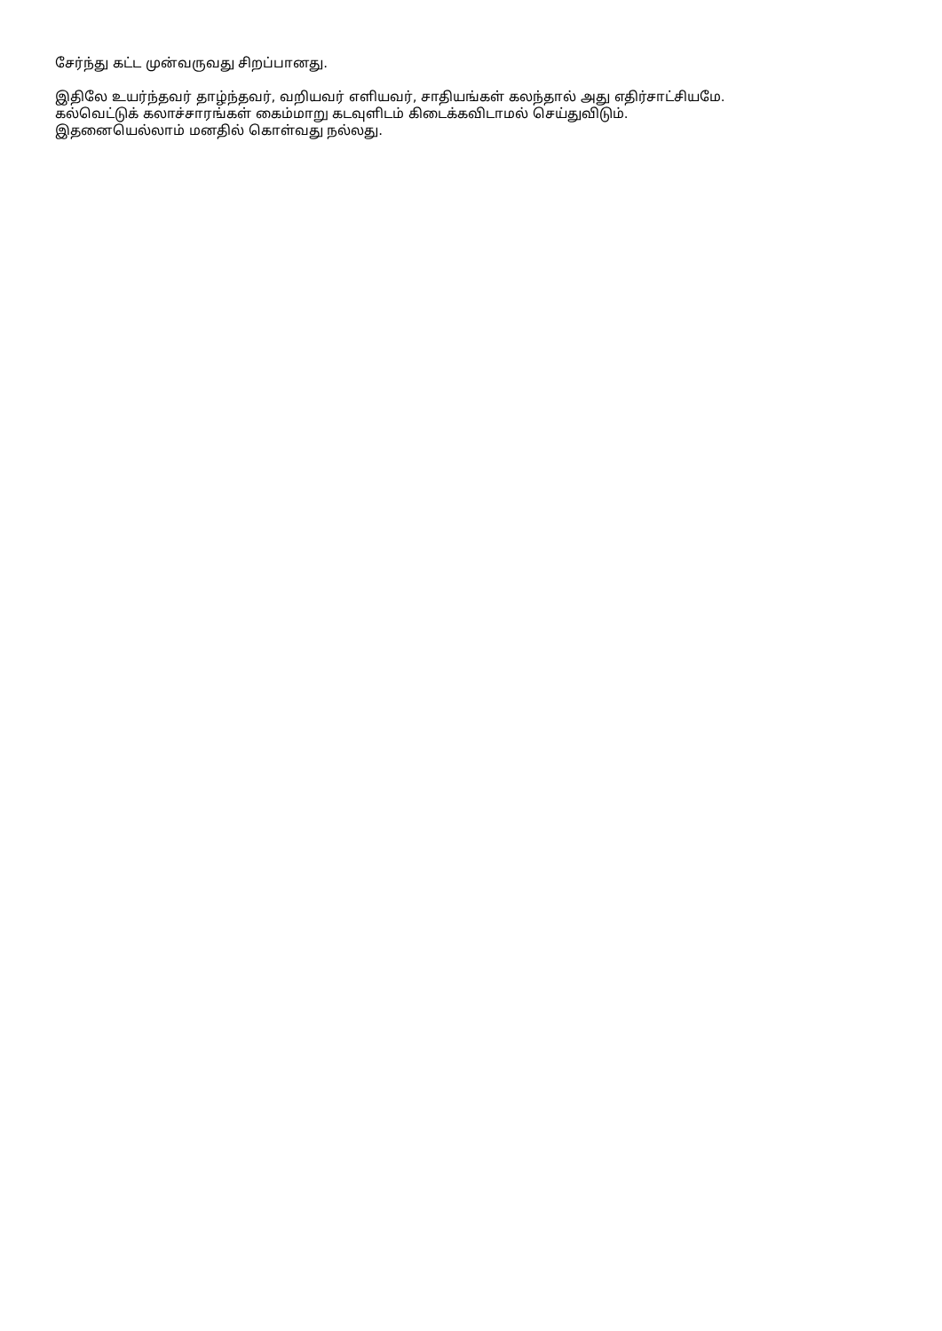சேர்ந்து கட்ட முன்வருவது சிறப்பானது.
இதிலே உயர்ந்தவர் தாழ்ந்தவர், வறியவர் எளியவர், சாதியங்கள் கலந்தால் அது எதிர்சாட்சியமே.
கல்வெட்டுக் கலாச்சாரங்கள் கைம்மாறு கடவுளிடம் கிடைக்கவிடாமல் செய்துவிடும்.
இதனையெல்லாம் மனதில் கொள்வது நல்லது.